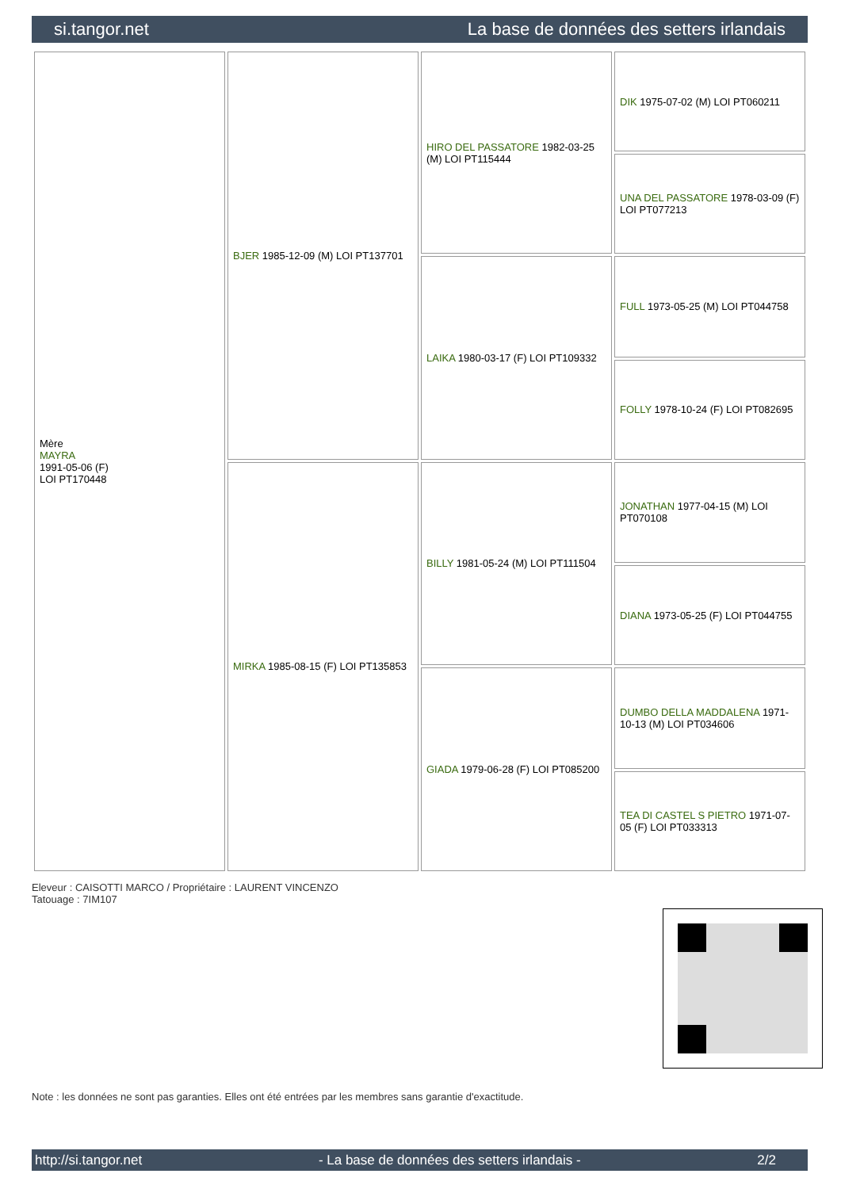si.tangor.net La base de données des setters irlandais
| Mère MAYRA 1991-05-06 (F) LOI PT170448 | BJER 1985-12-09 (M) LOI PT137701 | HIRO DEL PASSATORE 1982-03-25 (M) LOI PT115444 | DIK 1975-07-02 (M) LOI PT060211 |
| | | | UNA DEL PASSATORE 1978-03-09 (F) LOI PT077213 |
| | | LAIKA 1980-03-17 (F) LOI PT109332 | FULL 1973-05-25 (M) LOI PT044758 |
| | | | FOLLY 1978-10-24 (F) LOI PT082695 |
| | MIRKA 1985-08-15 (F) LOI PT135853 | BILLY 1981-05-24 (M) LOI PT111504 | JONATHAN 1977-04-15 (M) LOI PT070108 |
| | | | DIANA 1973-05-25 (F) LOI PT044755 |
| | | GIADA 1979-06-28 (F) LOI PT085200 | DUMBO DELLA MADDALENA 1971-10-13 (M) LOI PT034606 |
| | | | TEA DI CASTEL S PIETRO 1971-07-05 (F) LOI PT033313 |
Eleveur : CAISOTTI MARCO / Propriétaire : LAURENT VINCENZO
Tatouage : 7IM107
Note : les données ne sont pas garanties. Elles ont été entrées par les membres sans garantie d'exactitude.
http://si.tangor.net - La base de données des setters irlandais - 2/2